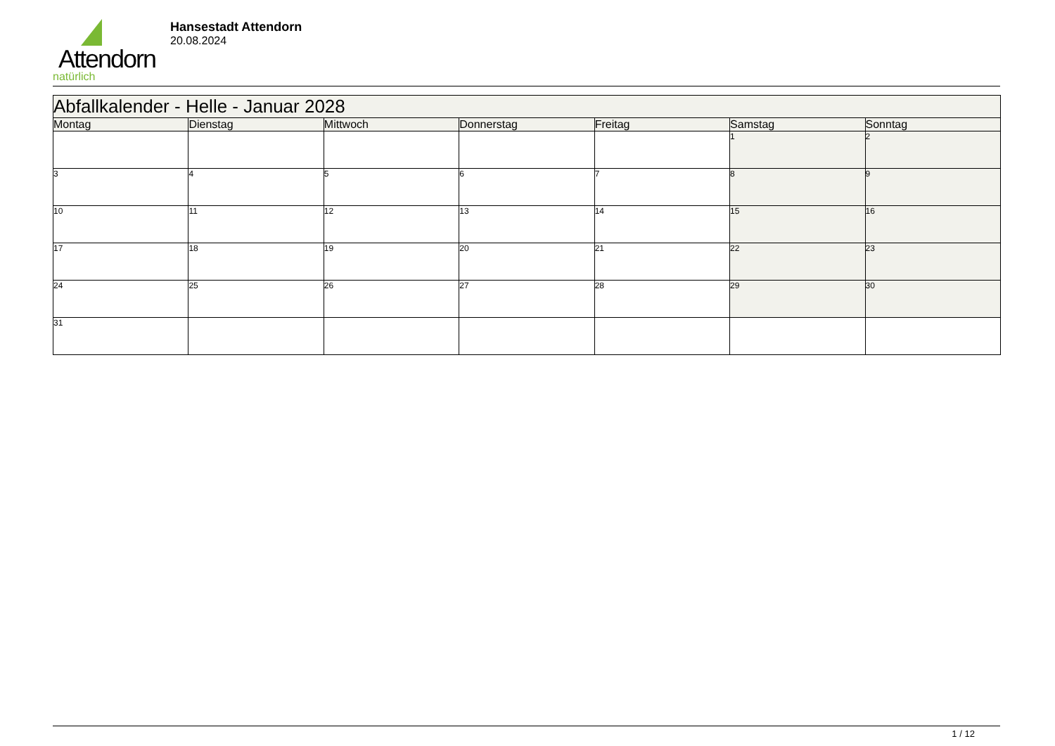Attendorn
natürlich
Hansestadt Attendorn
20.08.2024
| Abfallkalender - Helle - Januar 2028 | | | | | | |
| --- | --- | --- | --- | --- | --- | --- |
| Montag | Dienstag | Mittwoch | Donnerstag | Freitag | Samstag | Sonntag |
| | | | | | 1 | 2 |
| 3 | 4 | 5 | 6 | 7 | 8 | 9 |
| 10 | 11 | 12 | 13 | 14 | 15 | 16 |
| 17 | 18 | 19 | 20 | 21 | 22 | 23 |
| 24 | 25 | 26 | 27 | 28 | 29 | 30 |
| 31 | | | | | | |
1 / 12